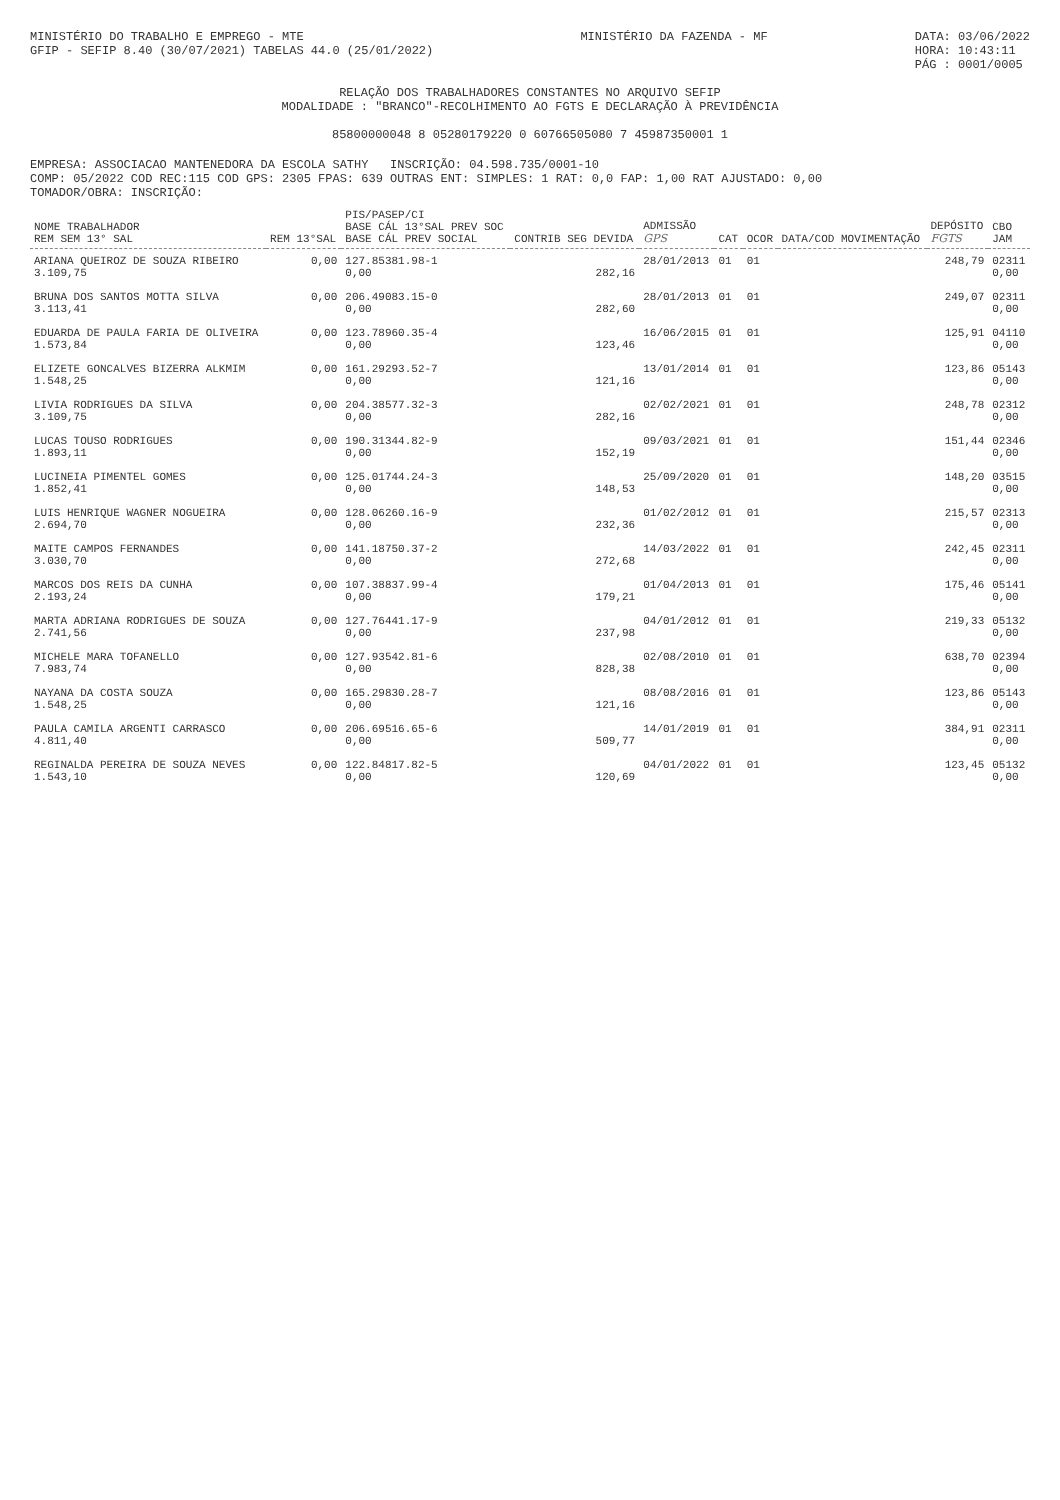MINISTÉRIO DO TRABALHO E EMPREGO - MTE
GFIP - SEFIP 8.40 (30/07/2021) TABELAS 44.0 (25/01/2022)
MINISTÉRIO DA FAZENDA - MF DATA: 03/06/2022
HORA: 10:43:11
PÁG : 0001/0005
RELAÇÃO DOS TRABALHADORES CONSTANTES NO ARQUIVO SEFIP
MODALIDADE : "BRANCO"-RECOLHIMENTO AO FGTS E DECLARAÇÃO À PREVIDÊNCIA
85800000048 8 05280179220 0 60766505080 7 45987350001 1
EMPRESA: ASSOCIACAO MANTENEDORA DA ESCOLA SATHY INSCRIÇÃO: 04.598.735/0001-10
COMP: 05/2022 COD REC:115 COD GPS: 2305 FPAS: 639 OUTRAS ENT: SIMPLES: 1 RAT: 0,0 FAP: 1,00 RAT AJUSTADO: 0,00
TOMADOR/OBRA: INSCRIÇÃO:
| NOME TRABALHADOR REM SEM 13° SAL | REM 13°SAL | PIS/PASEP/CI BASE CÁL 13°SAL PREV SOC BASE CÁL PREV SOCIAL | CONTRIB SEG DEVIDA | ADMISSÃO GPS | CAT | OCOR | DATA/COD MOVIMENTAÇÃO | DEPÓSITO FGTS | CBO JAM |
| --- | --- | --- | --- | --- | --- | --- | --- | --- | --- |
| ARIANA QUEIROZ DE SOUZA RIBEIRO 3.109,75 | 0,00 | 127.85381.98-1 0,00 | 282,16 | 28/01/2013 | 01 | 01 | | 248,79 | 02311 0,00 |
| BRUNA DOS SANTOS MOTTA SILVA 3.113,41 | 0,00 | 206.49083.15-0 0,00 | 282,60 | 28/01/2013 | 01 | 01 | | 249,07 | 02311 0,00 |
| EDUARDA DE PAULA FARIA DE OLIVEIRA 1.573,84 | 0,00 | 123.78960.35-4 0,00 | 123,46 | 16/06/2015 | 01 | 01 | | 125,91 | 04110 0,00 |
| ELIZETE GONCALVES BIZERRA ALKMIM 1.548,25 | 0,00 | 161.29293.52-7 0,00 | 121,16 | 13/01/2014 | 01 | 01 | | 123,86 | 05143 0,00 |
| LIVIA RODRIGUES DA SILVA 3.109,75 | 0,00 | 204.38577.32-3 0,00 | 282,16 | 02/02/2021 | 01 | 01 | | 248,78 | 02312 0,00 |
| LUCAS TOUSO RODRIGUES 1.893,11 | 0,00 | 190.31344.82-9 0,00 | 152,19 | 09/03/2021 | 01 | 01 | | 151,44 | 02346 0,00 |
| LUCINEIA PIMENTEL GOMES 1.852,41 | 0,00 | 125.01744.24-3 0,00 | 148,53 | 25/09/2020 | 01 | 01 | | 148,20 | 03515 0,00 |
| LUIS HENRIQUE WAGNER NOGUEIRA 2.694,70 | 0,00 | 128.06260.16-9 0,00 | 232,36 | 01/02/2012 | 01 | 01 | | 215,57 | 02313 0,00 |
| MAITE CAMPOS FERNANDES 3.030,70 | 0,00 | 141.18750.37-2 0,00 | 272,68 | 14/03/2022 | 01 | 01 | | 242,45 | 02311 0,00 |
| MARCOS DOS REIS DA CUNHA 2.193,24 | 0,00 | 107.38837.99-4 0,00 | 179,21 | 01/04/2013 | 01 | 01 | | 175,46 | 05141 0,00 |
| MARTA ADRIANA RODRIGUES DE SOUZA 2.741,56 | 0,00 | 127.76441.17-9 0,00 | 237,98 | 04/01/2012 | 01 | 01 | | 219,33 | 05132 0,00 |
| MICHELE MARA TOFANELLO 7.983,74 | 0,00 | 127.93542.81-6 0,00 | 828,38 | 02/08/2010 | 01 | 01 | | 638,70 | 02394 0,00 |
| NAYANA DA COSTA SOUZA 1.548,25 | 0,00 | 165.29830.28-7 0,00 | 121,16 | 08/08/2016 | 01 | 01 | | 123,86 | 05143 0,00 |
| PAULA CAMILA ARGENTI CARRASCO 4.811,40 | 0,00 | 206.69516.65-6 0,00 | 509,77 | 14/01/2019 | 01 | 01 | | 384,91 | 02311 0,00 |
| REGINALDA PEREIRA DE SOUZA NEVES 1.543,10 | 0,00 | 122.84817.82-5 0,00 | 120,69 | 04/01/2022 | 01 | 01 | | 123,45 | 05132 0,00 |